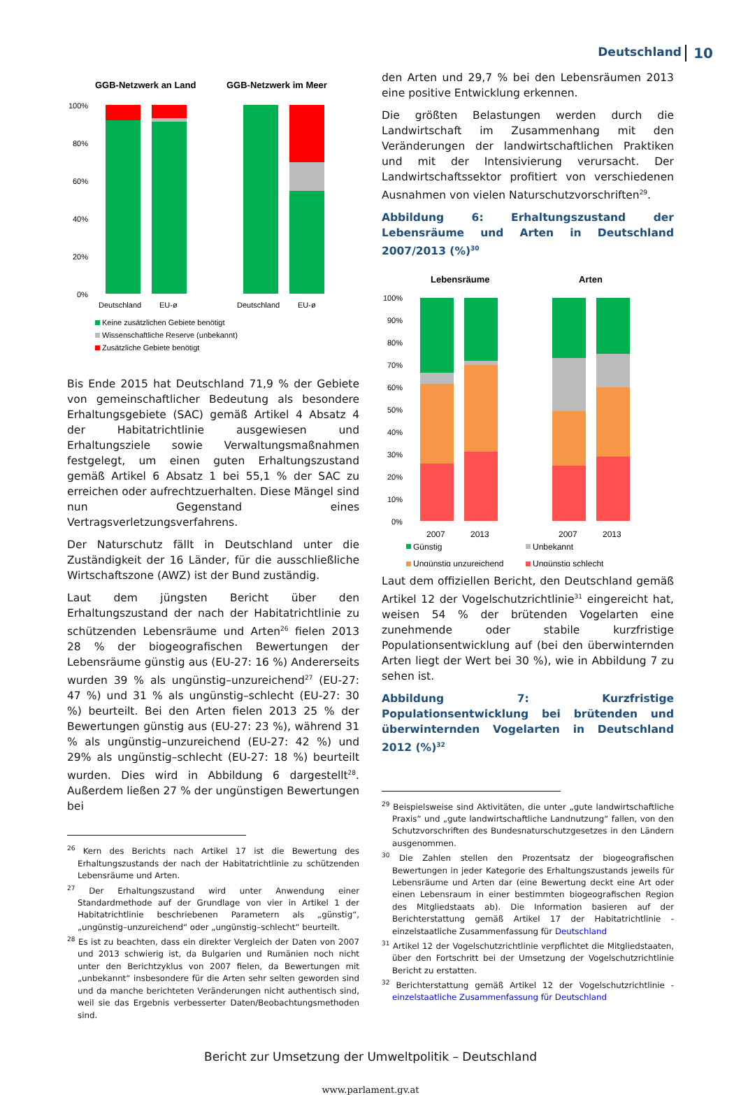Deutschland 10
GGB-Netzwerk an Land
GGB-Netzwerk im Meer
100%
80%
60%
40%
20%
0%
Deutschland
EU-ø
Deutschland
EU-ø
Keine zusätzlichen Gebiete benötigt
Wissenschaftliche Reserve (unbekannt)
Zusätzliche Gebiete benötigt
Bis Ende 2015 hat Deutschland 71,9 % der Gebiete von gemeinschaftlicher Bedeutung als besondere Erhaltungsgebiete (SAC) gemäß Artikel 4 Absatz 4 der Habitatrichtlinie ausgewiesen und Erhaltungsziele sowie Verwaltungsmaßnahmen festgelegt, um einen guten Erhaltungszustand gemäß Artikel 6 Absatz 1 bei 55,1 % der SAC zu erreichen oder aufrechtzuerhalten. Diese Mängel sind nun Gegenstand eines Vertragsverletzungsverfahrens.
Der Naturschutz fällt in Deutschland unter die Zuständigkeit der 16 Länder, für die ausschließliche Wirtschaftszone (AWZ) ist der Bund zuständig.
Laut dem jüngsten Bericht über den Erhaltungszustand der nach der Habitatrichtlinie zu schützenden Lebensräume und Arten<sup>26</sup> fielen 2013 28 % der biogeografischen Bewertungen der Lebensräume günstig aus (EU-27: 16 %) Andererseits wurden 39 % als ungünstig–unzureichend<sup>27</sup> (EU-27: 47 %) und 31 % als ungünstig–schlecht (EU-27: 30 %) beurteilt. Bei den Arten fielen 2013 25 % der Bewertungen günstig aus (EU-27: 23 %), während 31 % als ungünstig–unzureichend (EU-27: 42 %) und 29% als ungünstig–schlecht (EU-27: 18 %) beurteilt wurden. Dies wird in Abbildung 6 dargestellt<sup>28</sup>. Außerdem ließen 27 % der ungünstigen Bewertungen bei
<sup>26</sup> Kern des Berichts nach Artikel 17 ist die Bewertung des Erhaltungszustands der nach der Habitatrichtlinie zu schützenden Lebensräume und Arten.
<sup>27</sup> Der Erhaltungszustand wird unter Anwendung einer Standardmethode auf der Grundlage von vier in Artikel 1 der Habitatrichtlinie beschriebenen Parametern als „günstig“, „ungünstig–unzureichend“ oder „ungünstig–schlecht“ beurteilt.
<sup>28</sup> Es ist zu beachten, dass ein direkter Vergleich der Daten von 2007 und 2013 schwierig ist, da Bulgarien und Rumänien noch nicht unter den Berichtzyklus von 2007 fielen, da Bewertungen mit „unbekannt“ insbesondere für die Arten sehr selten geworden sind und da manche berichteten Veränderungen nicht authentisch sind, weil sie das Ergebnis verbesserter Daten/Beobachtungsmethoden sind.
den Arten und 29,7 % bei den Lebensräumen 2013 eine positive Entwicklung erkennen.
Die größten Belastungen werden durch die Landwirtschaft im Zusammenhang mit den Veränderungen der landwirtschaftlichen Praktiken und mit der Intensivierung verursacht. Der Landwirtschaftssektor profitiert von verschiedenen Ausnahmen von vielen Naturschutzvorschriften<sup>29</sup>.
Abbildung 6: Erhaltungszustand der Lebensräume und Arten in Deutschland 2007/2013 (%)<sup>30</sup>
Lebensräume
Arten
100%
90%
80%
70%
60%
50%
40%
30%
20%
10%
0%
2007
2013
2007
2013
Günstig
Unbekannt
Ungünstig unzureichend
Ungünstig schlecht
Laut dem offiziellen Bericht, den Deutschland gemäß Artikel 12 der Vogelschutzrichtlinie<sup>31</sup> eingereicht hat, weisen 54 % der brütenden Vogelarten eine zunehmende oder stabile kurzfristige Populationsentwicklung auf (bei den überwinternden Arten liegt der Wert bei 30 %), wie in Abbildung 7 zu sehen ist.
Abbildung 7: Kurzfristige Populationsentwicklung bei brütenden und überwinternden Vogelarten in Deutschland 2012 (%)<sup>32</sup>
<sup>29</sup> Beispielsweise sind Aktivitäten, die unter „gute landwirtschaftliche Praxis“ und „gute landwirtschaftliche Landnutzung“ fallen, von den Schutzvorschriften des Bundesnaturschutzgesetzes in den Ländern ausgenommen.
<sup>30</sup> Die Zahlen stellen den Prozentsatz der biogeografischen Bewertungen in jeder Kategorie des Erhaltungszustands jeweils für Lebensräume und Arten dar (eine Bewertung deckt eine Art oder einen Lebensraum in einer bestimmten biogeografischen Region des Mitgliedstaats ab). Die Information basieren auf der Berichterstattung gemäß Artikel 17 der Habitatrichtlinie - einzelstaatliche Zusammenfassung für Deutschland
<sup>31</sup> Artikel 12 der Vogelschutzrichtlinie verpflichtet die Mitgliedstaaten, über den Fortschritt bei der Umsetzung der Vogelschutzrichtlinie Bericht zu erstatten.
<sup>32</sup> Berichterstattung gemäß Artikel 12 der Vogelschutzrichtlinie - einzelstaatliche Zusammenfassung für Deutschland
Bericht zur Umsetzung der Umweltpolitik – Deutschland
www.parlament.gv.at